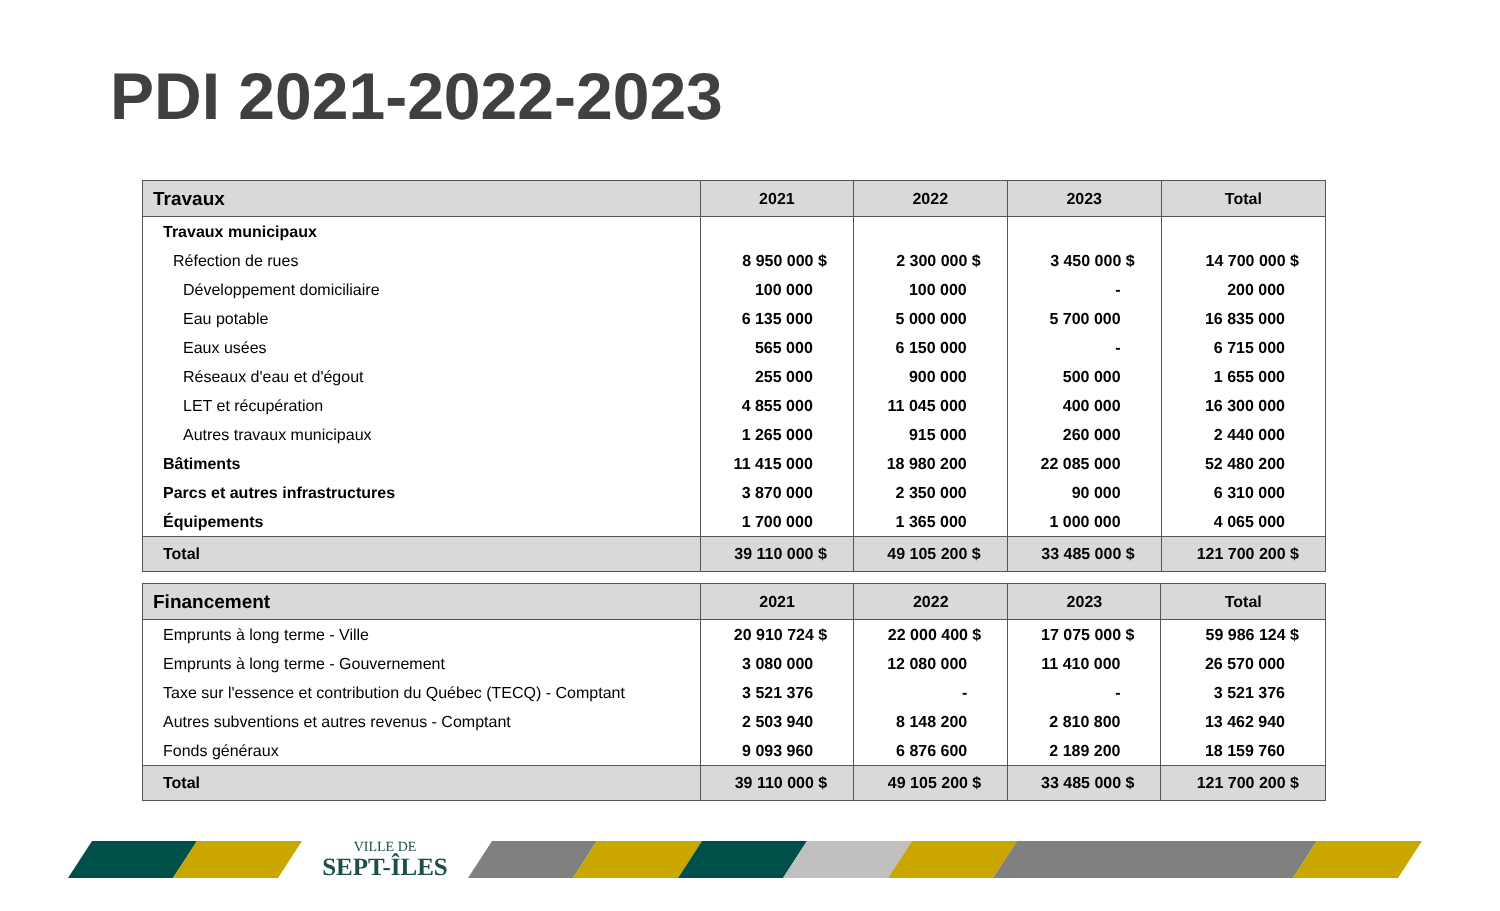PDI 2021-2022-2023
| Travaux | 2021 | 2022 | 2023 | Total |
| --- | --- | --- | --- | --- |
| Travaux municipaux | | | | |
| Réfection de rues | 8 950 000 $ | 2 300 000 $ | 3 450 000 $ | 14 700 000 $ |
| Développement domiciliaire | 100 000 | 100 000 | - | 200 000 |
| Eau potable | 6 135 000 | 5 000 000 | 5 700 000 | 16 835 000 |
| Eaux usées | 565 000 | 6 150 000 | - | 6 715 000 |
| Réseaux d'eau et d'égout | 255 000 | 900 000 | 500 000 | 1 655 000 |
| LET et récupération | 4 855 000 | 11 045 000 | 400 000 | 16 300 000 |
| Autres travaux municipaux | 1 265 000 | 915 000 | 260 000 | 2 440 000 |
| Bâtiments | 11 415 000 | 18 980 200 | 22 085 000 | 52 480 200 |
| Parcs et autres infrastructures | 3 870 000 | 2 350 000 | 90 000 | 6 310 000 |
| Équipements | 1 700 000 | 1 365 000 | 1 000 000 | 4 065 000 |
| Total | 39 110 000 $ | 49 105 200 $ | 33 485 000 $ | 121 700 200 $ |
| Financement | 2021 | 2022 | 2023 | Total |
| --- | --- | --- | --- | --- |
| Emprunts à long terme - Ville | 20 910 724 $ | 22 000 400 $ | 17 075 000 $ | 59 986 124 $ |
| Emprunts à long terme - Gouvernement | 3 080 000 | 12 080 000 | 11 410 000 | 26 570 000 |
| Taxe sur l'essence et contribution du Québec (TECQ) - Comptant | 3 521 376 | - | - | 3 521 376 |
| Autres subventions et autres revenus - Comptant | 2 503 940 | 8 148 200 | 2 810 800 | 13 462 940 |
| Fonds généraux | 9 093 960 | 6 876 600 | 2 189 200 | 18 159 760 |
| Total | 39 110 000 $ | 49 105 200 $ | 33 485 000 $ | 121 700 200 $ |
VILLE DE
SEPT-ÎLES